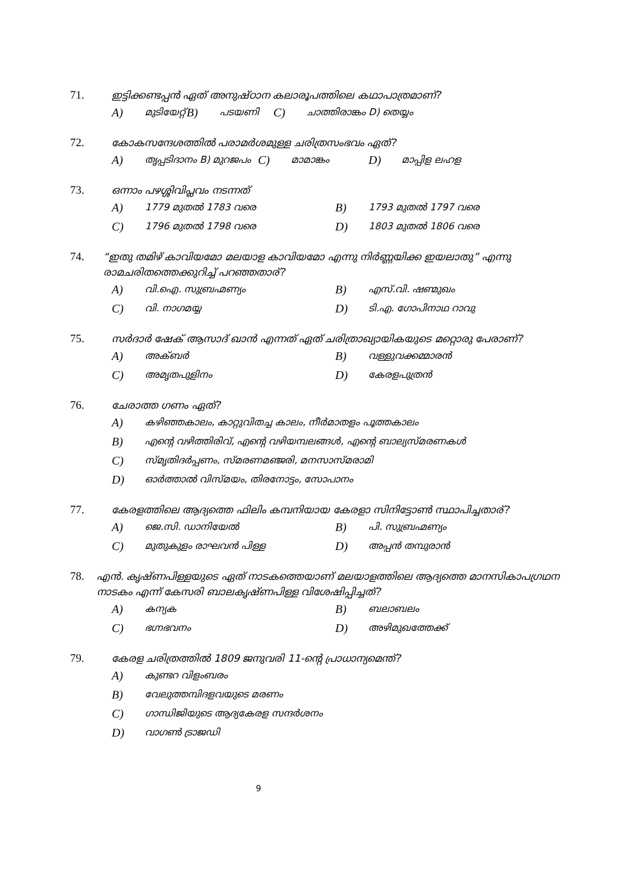71. ഇട്ടിക്കണ്ടപ്പൻ ഏത് അനുഷ്ഠാന കലാരൂപത്തിലെ കഥാപാത്രമാണ്?
A) മുടിയേറ്റ് B) പടയണി C) ചാത്തിരാങ്കം D) തെയ്യം
72. കോകസന്ദേശത്തിൽ പരാമർശമുള്ള ചരിത്രസംഭവം ഏത്?
A) തൃപ്പടിദാനം B) മുറജപം C) മാമാങ്കം D) മാപ്പിള ലഹള
73. ഒന്നാം പഴശ്ശിവിപ്ലവം നടന്നത്
A) 1779 മുതൽ 1783 വരെ B) 1793 മുതൽ 1797 വരെ
C) 1796 മുതൽ 1798 വരെ D) 1803 മുതൽ 1806 വരെ
74. “ഇതു തമിഴ് കാവിയമോ മലയാള കാവിയമോ എന്നു നിർണ്ണയിക്ക ഇയലാതു” എന്നു രാമചരിതത്തെക്കുറിച്ച് പറഞ്ഞതാര്?
A) വി.ഐ. സുബ്രഹ്മണ്യം B) എസ്.വി. ഷണ്മുഖം
C) വി. നാഗമയ്യ D) ടി.എ. ഗോപിനാഥ റാവു
75. സർദാർ ഷേക് ആസാദ് ഖാൻ എന്നത് ഏത് ചരിത്രാഖ്യായികയുടെ മറ്റൊരു പേരാണ്?
A) അക്ബർ B) വള്ളുവക്കമ്മാരൻ
C) അമൃതപുളിനം D) കേരളപുത്രൻ
76. ചേരാത്ത ഗണം ഏത്?
A) കഴിഞ്ഞകാലം, കാറ്റുവിതച്ച കാലം, നീർമാതളം പൂത്തകാലം
B) എന്റെ വഴിത്തിരിവ്, എന്റെ വഴിയമ്പലങ്ങൾ, എന്റെ ബാല്യസ്മരണകൾ
C) സ്മൃതിദർപ്പണം, സ്മരണമഞ്ജരി, മനസാസ്മരാമി
D) ഓർത്താൽ വിസ്മയം, തിരനോട്ടം, സോപാനം
77. കേരളത്തിലെ ആദ്യത്തെ ഫിലിം കമ്പനിയായ കേരളാ സിനിട്ടോൺ സ്ഥാപിച്ചതാര്?
A) ജെ.സി. ഡാനിയേൽ B) പി. സുബ്രഹ്മണ്യം
C) മുതുകുളം രാഘവൻ പിള്ള D) അപ്പൻ തമ്പുരാൻ
78. എൻ. കൃഷ്ണപിള്ളയുടെ ഏത് നാടകത്തെയാണ് മലയാളത്തിലെ ആദ്യത്തെ മാനസികാപഗ്രഥന നാടകം എന്ന് കേസരി ബാലകൃഷ്ണപിള്ള വിശേഷിപ്പിച്ചത്?
A) കന്യക B) ബലാബലം
C) ഭഗ്നഭവനം D) അഴിമുഖത്തേക്ക്
79. കേരള ചരിത്രത്തിൽ 1809 ജനുവരി 11-ന്റെ പ്രാധാന്യമെന്ത്?
A) കുണ്ടറ വിളംബരം
B) വേലുത്തമ്പിദളവയുടെ മരണം
C) ഗാന്ധിജിയുടെ ആദ്യകേരള സന്ദർശനം
D) വാഗൺ ട്രാജഡി
9